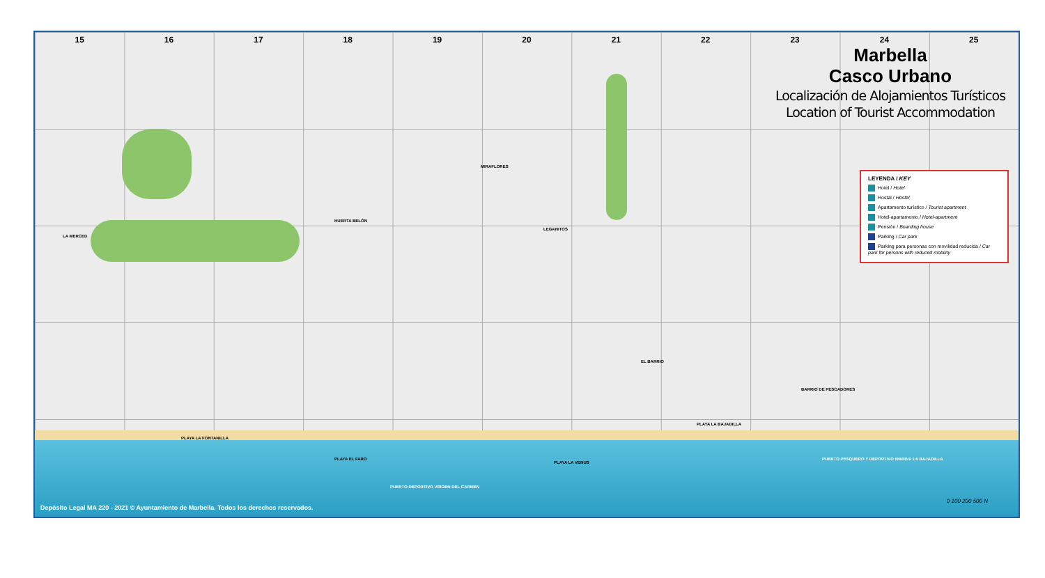15 16 17 18 19 20 21 22 23 24 25
Marbella
Casco Urbano
Localización de Alojamientos Turísticos
Location of Tourist Accommodation
LEYENDA / KEY
Hotel / Hotel
Hostal / Hostel
Apartamento turístico / Tourist apartment
Hotel-apartamento / Hotel-apartment
Pensión / Boarding house
Parking / Car park
Parking para personas con movilidad reducida / Car park for persons with reduced mobility
LA MERCED
HUERTA BELÓN
MIRAFLORES
LEGANITOS
EL BARRIO
BARRIO DE PESCADORES
PLAYA LA FONTANILLA
PLAYA EL FARO
PLAYA LA VENUS
PLAYA LA BAJADILLA
PUERTO DEPORTIVO VIRGEN DEL CARMEN
PUERTO PESQUERO Y DEPORTIVO MARINA LA BAJADILLA
0 100 200 500 N
Depósito Legal MA 220 - 2021 © Ayuntamiento de Marbella. Todos los derechos reservados.